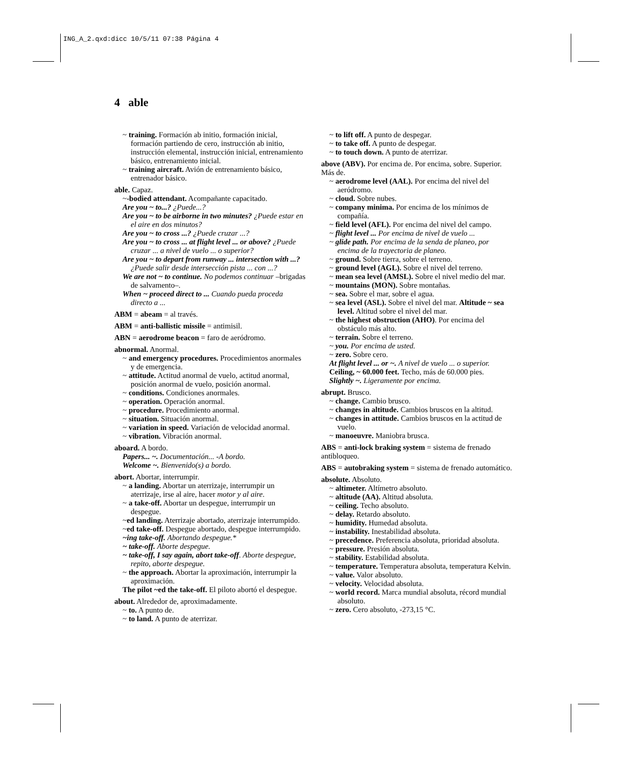ING_A_2.qxd:dicc 10/5/11 07:38 Página 4
4 able
~ training. Formación ab initio, formación inicial, formación partiendo de cero, instrucción ab initio, instrucción elemental, instrucción inicial, entrenamiento básico, entrenamiento inicial.
~ training aircraft. Avión de entrenamiento básico, entrenador básico.
able. Capaz.
~-bodied attendant. Acompañante capacitado.
Are you ~ to...? ¿Puede...?
Are you ~ to be airborne in two minutes? ¿Puede estar en el aire en dos minutos?
Are you ~ to cross ...? ¿Puede cruzar ...?
Are you ~ to cross ... at flight level ... or above? ¿Puede cruzar ... a nivel de vuelo ... o superior?
Are you ~ to depart from runway ... intersection with ...? ¿Puede salir desde intersección pista ... con ...?
We are not ~ to continue. No podemos continuar –brigadas de salvamento–.
When ~ proceed direct to ... Cuando pueda proceda directo a ...
ABM = abeam = al través.
ABM = anti-ballistic missile = antimisil.
ABN = aerodrome beacon = faro de aeródromo.
abnormal. Anormal.
~ and emergency procedures. Procedimientos anormales y de emergencia.
~ attitude. Actitud anormal de vuelo, actitud anormal, posición anormal de vuelo, posición anormal.
~ conditions. Condiciones anormales.
~ operation. Operación anormal.
~ procedure. Procedimiento anormal.
~ situation. Situación anormal.
~ variation in speed. Variación de velocidad anormal.
~ vibration. Vibración anormal.
aboard. A bordo.
Papers... ~. Documentación... -A bordo.
Welcome ~. Bienvenido(s) a bordo.
abort. Abortar, interrumpir.
~ a landing. Abortar un aterrizaje, interrumpir un aterrizaje, irse al aire, hacer motor y al aire.
~ a take-off. Abortar un despegue, interrumpir un despegue.
~ed landing. Aterrizaje abortado, aterrizaje interrumpido.
~ed take-off. Despegue abortado, despegue interrumpido.
~ing take-off. Abortando despegue.*
~ take-off. Aborte despegue.
~ take-off, I say again, abort take-off. Aborte despegue, repito, aborte despegue.
~ the approach. Abortar la aproximación, interrumpir la aproximación.
The pilot ~ed the take-off. El piloto abortó el despegue.
about. Alrededor de, aproximadamente.
~ to. A punto de.
~ to land. A punto de aterrizar.
~ to lift off. A punto de despegar.
~ to take off. A punto de despegar.
~ to touch down. A punto de aterrizar.
above (ABV). Por encima de. Por encima, sobre. Superior. Más de.
~ aerodrome level (AAL). Por encima del nivel del aeródromo.
~ cloud. Sobre nubes.
~ company minima. Por encima de los mínimos de compañía.
~ field level (AFL). Por encima del nivel del campo.
~ flight level ... Por encima de nivel de vuelo ...
~ glide path. Por encima de la senda de planeo, por encima de la trayectoria de planeo.
~ ground. Sobre tierra, sobre el terreno.
~ ground level (AGL). Sobre el nivel del terreno.
~ mean sea level (AMSL). Sobre el nivel medio del mar.
~ mountains (MON). Sobre montañas.
~ sea. Sobre el mar, sobre el agua.
~ sea level (ASL). Sobre el nivel del mar. Altitude ~ sea level. Altitud sobre el nivel del mar.
~ the highest obstruction (AHO). Por encima del obstáculo más alto.
~ terrain. Sobre el terreno.
~ you. Por encima de usted.
~ zero. Sobre cero.
At flight level ... or ~. A nivel de vuelo ... o superior.
Ceiling, ~ 60.000 feet. Techo, más de 60.000 pies.
Slightly ~. Ligeramente por encima.
abrupt. Brusco.
~ change. Cambio brusco.
~ changes in altitude. Cambios bruscos en la altitud.
~ changes in attitude. Cambios bruscos en la actitud de vuelo.
~ manoeuvre. Maniobra brusca.
ABS = anti-lock braking system = sistema de frenado antibloqueo.
ABS = autobraking system = sistema de frenado automático.
absolute. Absoluto.
~ altimeter. Altímetro absoluto.
~ altitude (AA). Altitud absoluta.
~ ceiling. Techo absoluto.
~ delay. Retardo absoluto.
~ humidity. Humedad absoluta.
~ instability. Inestabilidad absoluta.
~ precedence. Preferencia absoluta, prioridad absoluta.
~ pressure. Presión absoluta.
~ stability. Estabilidad absoluta.
~ temperature. Temperatura absoluta, temperatura Kelvin.
~ value. Valor absoluto.
~ velocity. Velocidad absoluta.
~ world record. Marca mundial absoluta, récord mundial absoluto.
~ zero. Cero absoluto, -273,15 °C.